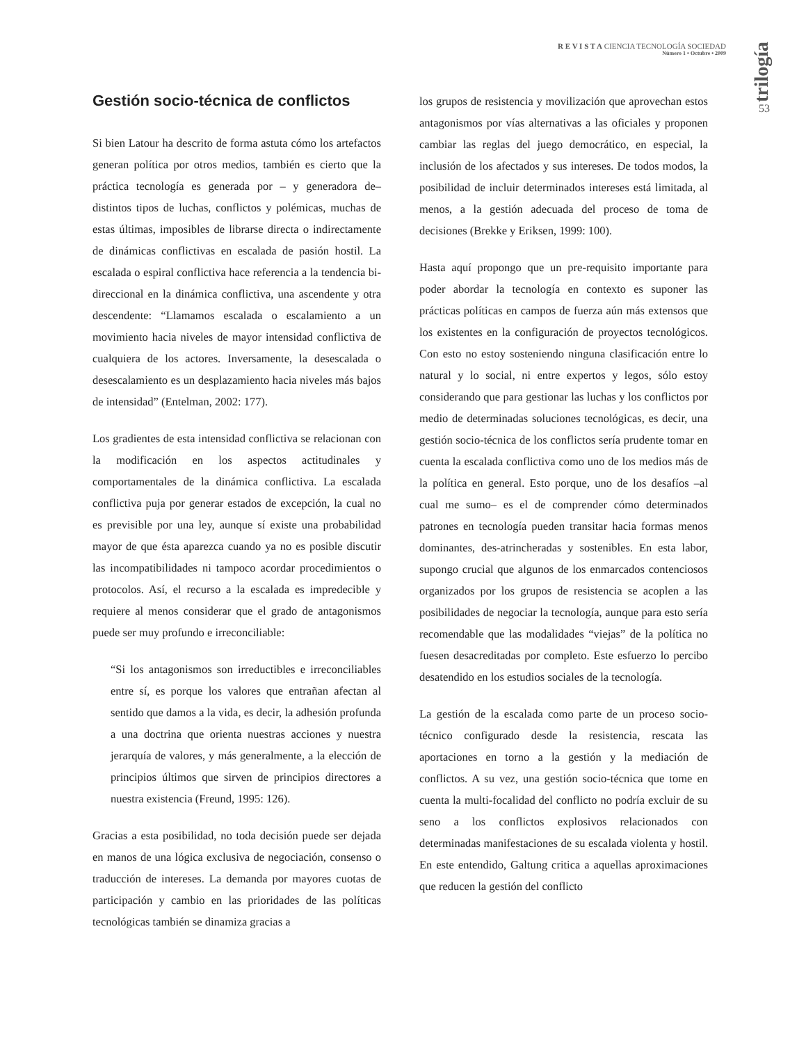R E V I S T A CIENCIA TECNOLOGÍA SOCIEDAD
Número 1 • Octubre • 2009
trilogía
53
Gestión socio-técnica de conflictos
Si bien Latour ha descrito de forma astuta cómo los artefactos generan política por otros medios, también es cierto que la práctica tecnología es generada por – y generadora de– distintos tipos de luchas, conflictos y polémicas, muchas de estas últimas, imposibles de librarse directa o indirectamente de dinámicas conflictivas en escalada de pasión hostil. La escalada o espiral conflictiva hace referencia a la tendencia bi-direccional en la dinámica conflictiva, una ascendente y otra descendente: “Llamamos escalada o escalamiento a un movimiento hacia niveles de mayor intensidad conflictiva de cualquiera de los actores. Inversamente, la desescalada o desescalamiento es un desplazamiento hacia niveles más bajos de intensidad” (Entelman, 2002: 177).
Los gradientes de esta intensidad conflictiva se relacionan con la modificación en los aspectos actitudinales y comportamentales de la dinámica conflictiva. La escalada conflictiva puja por generar estados de excepción, la cual no es previsible por una ley, aunque sí existe una probabilidad mayor de que ésta aparezca cuando ya no es posible discutir las incompatibilidades ni tampoco acordar procedimientos o protocolos. Así, el recurso a la escalada es impredecible y requiere al menos considerar que el grado de antagonismos puede ser muy profundo e irreconciliable:
“Si los antagonismos son irreductibles e irreconciliables entre sí, es porque los valores que entrañan afectan al sentido que damos a la vida, es decir, la adhesión profunda a una doctrina que orienta nuestras acciones y nuestra jerarquía de valores, y más generalmente, a la elección de principios últimos que sirven de principios directores a nuestra existencia (Freund, 1995: 126).
Gracias a esta posibilidad, no toda decisión puede ser dejada en manos de una lógica exclusiva de negociación, consenso o traducción de intereses. La demanda por mayores cuotas de participación y cambio en las prioridades de las políticas tecnológicas también se dinamiza gracias a
los grupos de resistencia y movilización que aprovechan estos antagonismos por vías alternativas a las oficiales y proponen cambiar las reglas del juego democrático, en especial, la inclusión de los afectados y sus intereses. De todos modos, la posibilidad de incluir determinados intereses está limitada, al menos, a la gestión adecuada del proceso de toma de decisiones (Brekke y Eriksen, 1999: 100).
Hasta aquí propongo que un pre-requisito importante para poder abordar la tecnología en contexto es suponer las prácticas políticas en campos de fuerza aún más extensos que los existentes en la configuración de proyectos tecnológicos. Con esto no estoy sosteniendo ninguna clasificación entre lo natural y lo social, ni entre expertos y legos, sólo estoy considerando que para gestionar las luchas y los conflictos por medio de determinadas soluciones tecnológicas, es decir, una gestión socio-técnica de los conflictos sería prudente tomar en cuenta la escalada conflictiva como uno de los medios más de la política en general. Esto porque, uno de los desafíos –al cual me sumo– es el de comprender cómo determinados patrones en tecnología pueden transitar hacia formas menos dominantes, des-atrincheradas y sostenibles. En esta labor, supongo crucial que algunos de los enmarcados contenciosos organizados por los grupos de resistencia se acoplen a las posibilidades de negociar la tecnología, aunque para esto sería recomendable que las modalidades “viejas” de la política no fuesen desacreditadas por completo. Este esfuerzo lo percibo desatendido en los estudios sociales de la tecnología.
La gestión de la escalada como parte de un proceso socio-técnico configurado desde la resistencia, rescata las aportaciones en torno a la gestión y la mediación de conflictos. A su vez, una gestión socio-técnica que tome en cuenta la multi-focalidad del conflicto no podría excluir de su seno a los conflictos explosivos relacionados con determinadas manifestaciones de su escalada violenta y hostil. En este entendido, Galtung critica a aquellas aproximaciones que reducen la gestión del conflicto